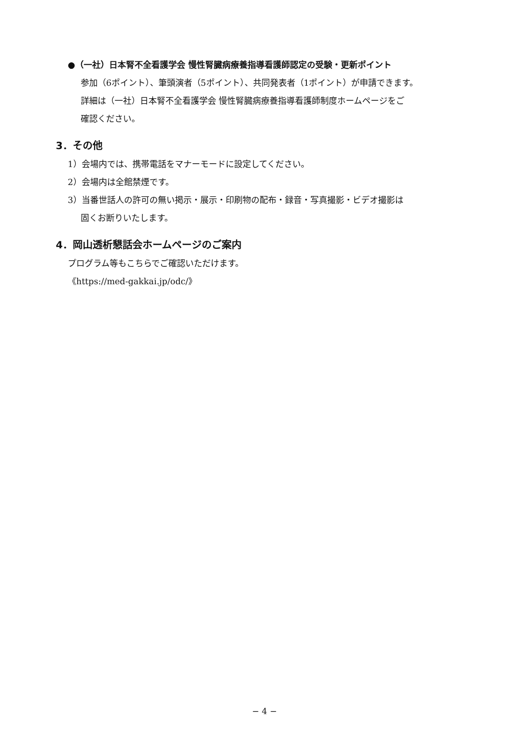●（一社）日本腎不全看護学会 慢性腎臓病療養指導看護師認定の受験・更新ポイント
参加（6ポイント）、筆頭演者（5ポイント）、共同発表者（1ポイント）が申請できます。
詳細は（一社）日本腎不全看護学会 慢性腎臓病療養指導看護師制度ホームページをご
確認ください。
3．その他
1）会場内では、携帯電話をマナーモードに設定してください。
2）会場内は全館禁煙です。
3）当番世話人の許可の無い掲示・展示・印刷物の配布・録音・写真撮影・ビデオ撮影は
固くお断りいたします。
4．岡山透析懇話会ホームページのご案内
プログラム等もこちらでご確認いただけます。
《https://med-gakkai.jp/odc/》
− 4 −